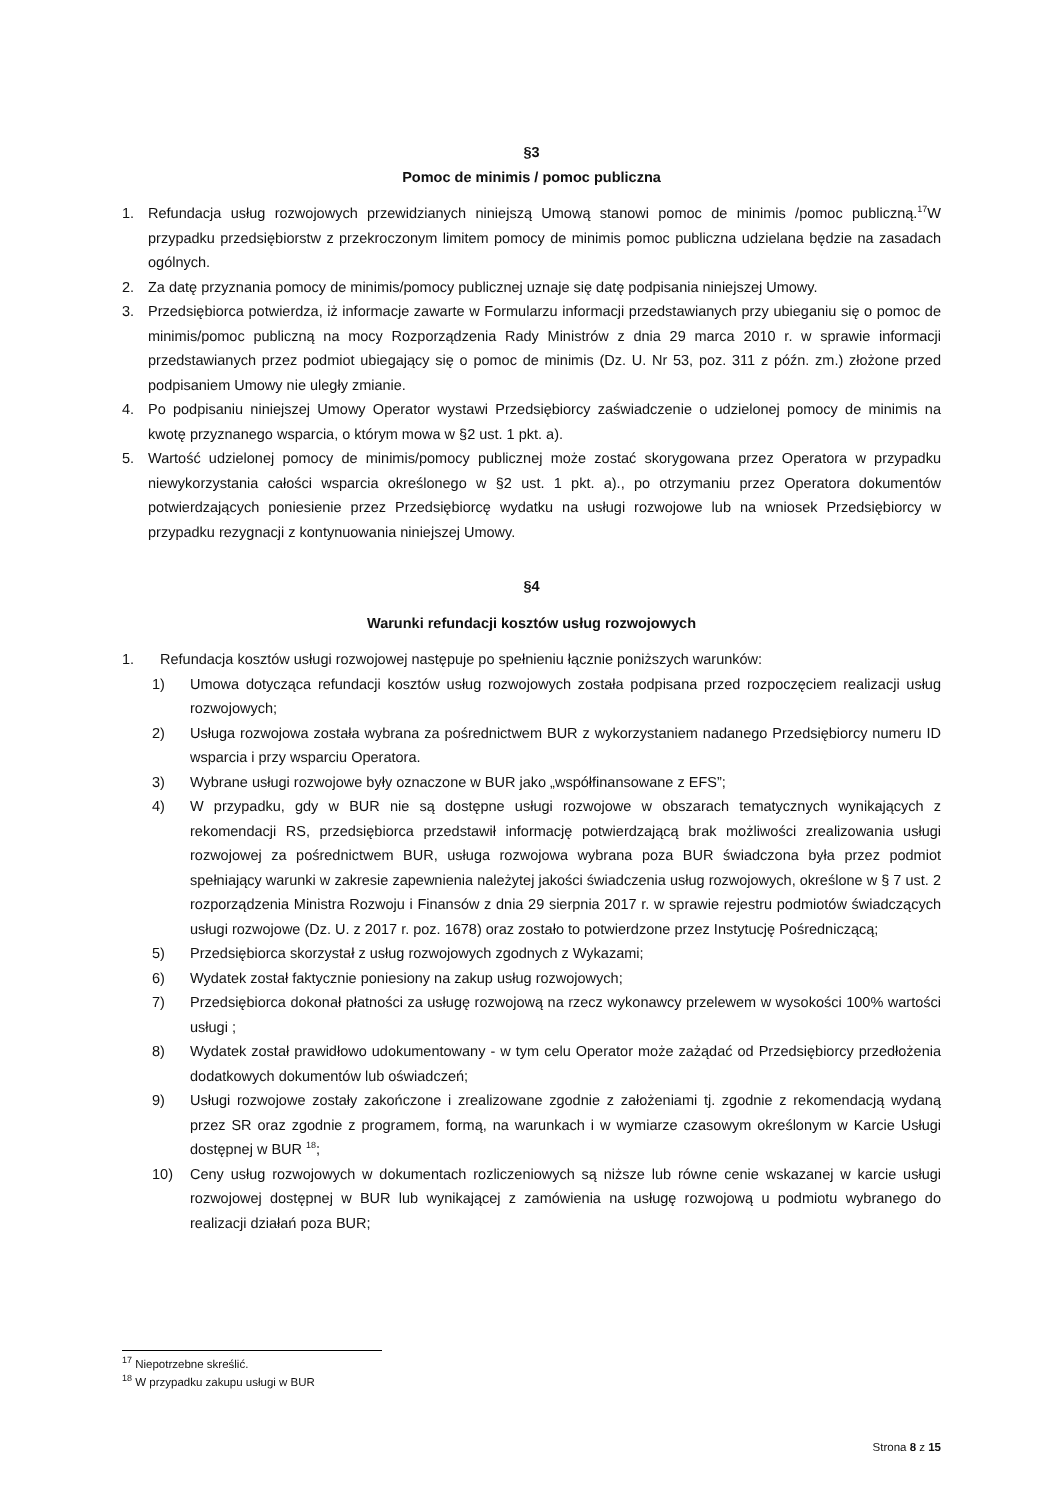§3
Pomoc de minimis / pomoc publiczna
1. Refundacja usług rozwojowych przewidzianych niniejszą Umową stanowi pomoc de minimis /pomoc publiczną.<sup>17</sup>W przypadku przedsiębiorstw z przekroczonym limitem pomocy de minimis pomoc publiczna udzielana będzie na zasadach ogólnych.
2. Za datę przyznania pomocy de minimis/pomocy publicznej uznaje się datę podpisania niniejszej Umowy.
3. Przedsiębiorca potwierdza, iż informacje zawarte w Formularzu informacji przedstawianych przy ubieganiu się o pomoc de minimis/pomoc publiczną na mocy Rozporządzenia Rady Ministrów z dnia 29 marca 2010 r. w sprawie informacji przedstawianych przez podmiot ubiegający się o pomoc de minimis (Dz. U. Nr 53, poz. 311 z późn. zm.) złożone przed podpisaniem Umowy nie uległy zmianie.
4. Po podpisaniu niniejszej Umowy Operator wystawi Przedsiębiorcy zaświadczenie o udzielonej pomocy de minimis na kwotę przyznanego wsparcia, o którym mowa w §2 ust. 1 pkt. a).
5. Wartość udzielonej pomocy de minimis/pomocy publicznej może zostać skorygowana przez Operatora w przypadku niewykorzystania całości wsparcia określonego w §2 ust. 1 pkt. a)., po otrzymaniu przez Operatora dokumentów potwierdzających poniesienie przez Przedsiębiorcę wydatku na usługi rozwojowe lub na wniosek Przedsiębiorcy w przypadku rezygnacji z kontynuowania niniejszej Umowy.
§4
Warunki refundacji kosztów usług rozwojowych
1. Refundacja kosztów usługi rozwojowej następuje po spełnieniu łącznie poniższych warunków:
1) Umowa dotycząca refundacji kosztów usług rozwojowych została podpisana przed rozpoczęciem realizacji usług rozwojowych;
2) Usługa rozwojowa została wybrana za pośrednictwem BUR z wykorzystaniem nadanego Przedsiębiorcy numeru ID wsparcia i przy wsparciu Operatora.
3) Wybrane usługi rozwojowe były oznaczone w BUR jako „współfinansowane z EFS”;
4) W przypadku, gdy w BUR nie są dostępne usługi rozwojowe w obszarach tematycznych wynikających z rekomendacji RS, przedsiębiorca przedstawił informację potwierdzającą brak możliwości zrealizowania usługi rozwojowej za pośrednictwem BUR, usługa rozwojowa wybrana poza BUR świadczona była przez podmiot spełniający warunki w zakresie zapewnienia należytej jakości świadczenia usług rozwojowych, określone w § 7 ust. 2 rozporządzenia Ministra Rozwoju i Finansów z dnia 29 sierpnia 2017 r. w sprawie rejestru podmiotów świadczących usługi rozwojowe (Dz. U. z 2017 r. poz. 1678) oraz zostało to potwierdzone przez Instytucję Pośredniczącą;
5) Przedsiębiorca skorzystał z usług rozwojowych zgodnych z Wykazami;
6) Wydatek został faktycznie poniesiony na zakup usług rozwojowych;
7) Przedsiębiorca dokonał płatności za usługę rozwojową na rzecz wykonawcy przelewem w wysokości 100% wartości usługi ;
8) Wydatek został prawidłowo udokumentowany - w tym celu Operator może zażądać od Przedsiębiorcy przedłożenia dodatkowych dokumentów lub oświadczeń;
9) Usługi rozwojowe zostały zakończone i zrealizowane zgodnie z założeniami tj. zgodnie z rekomendacją wydaną przez SR oraz zgodnie z programem, formą, na warunkach i w wymiarze czasowym określonym w Karcie Usługi dostępnej w BUR <sup>18</sup>;
10) Ceny usług rozwojowych w dokumentach rozliczeniowych są niższe lub równe cenie wskazanej w karcie usługi rozwojowej dostępnej w BUR lub wynikającej z zamówienia na usługę rozwojową u podmiotu wybranego do realizacji działań poza BUR;
<sup>17</sup> Niepotrzebne skreślić.
<sup>18</sup> W przypadku zakupu usługi w BUR
Strona 8 z 15